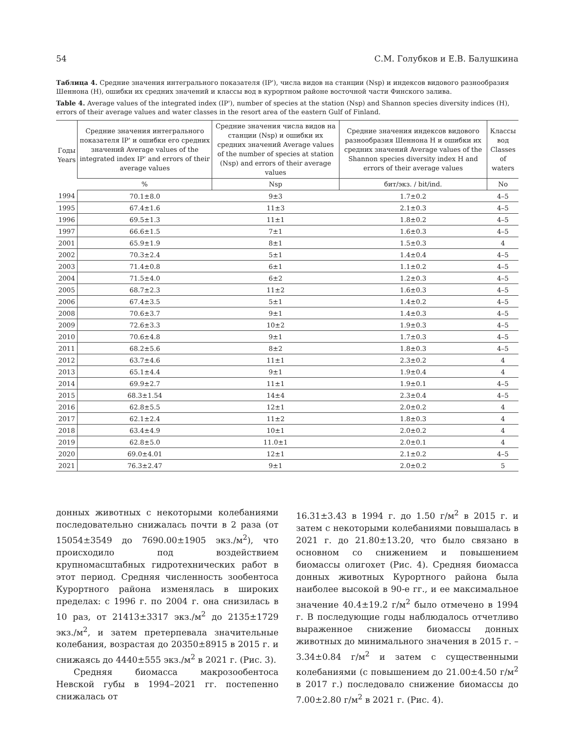54 С.М. Голубков и Е.В. Балушкина
Таблица 4. Средние значения интегрального показателя (IP'), числа видов на станции (Nsp) и индексов видового разнообразия Шеннона (H), ошибки их средних значений и классы вод в курортном районе восточной части Финского залива.
Table 4. Average values of the integrated index (IP'), number of species at the station (Nsp) and Shannon species diversity indices (H), errors of their average values and water classes in the resort area of the eastern Gulf of Finland.
| Годы Years | Средние значения интегрального показателя IP' и ошибки его средних значений Average values of the integrated index IP' and errors of their average values | Средние значения числа видов на станции (Nsp) и ошибки их средних значений Average values of the number of species at station (Nsp) and errors of their average values | Средние значения индексов видового разнообразия Шеннона H и ошибки их средних значений Average values of the Shannon species diversity index H and errors of their average values | Классы вод Classes of waters |
| --- | --- | --- | --- | --- |
| | % | Nsp | бит/экз. / bit/ind. | No |
| 1994 | 70.1±8.0 | 9±3 | 1.7±0.2 | 4–5 |
| 1995 | 67.4±1.6 | 11±3 | 2.1±0.3 | 4–5 |
| 1996 | 69.5±1.3 | 11±1 | 1.8±0.2 | 4–5 |
| 1997 | 66.6±1.5 | 7±1 | 1.6±0.3 | 4–5 |
| 2001 | 65.9±1.9 | 8±1 | 1.5±0.3 | 4 |
| 2002 | 70.3±2.4 | 5±1 | 1.4±0.4 | 4–5 |
| 2003 | 71.4±0.8 | 6±1 | 1.1±0.2 | 4–5 |
| 2004 | 71.5±4.0 | 6±2 | 1.2±0.3 | 4–5 |
| 2005 | 68.7±2.3 | 11±2 | 1.6±0.3 | 4–5 |
| 2006 | 67.4±3.5 | 5±1 | 1.4±0.2 | 4–5 |
| 2008 | 70.6±3.7 | 9±1 | 1.4±0.3 | 4–5 |
| 2009 | 72.6±3.3 | 10±2 | 1.9±0.3 | 4–5 |
| 2010 | 70.6±4.8 | 9±1 | 1.7±0.3 | 4–5 |
| 2011 | 68.2±5.6 | 8±2 | 1.8±0.3 | 4–5 |
| 2012 | 63.7±4.6 | 11±1 | 2.3±0.2 | 4 |
| 2013 | 65.1±4.4 | 9±1 | 1.9±0.4 | 4 |
| 2014 | 69.9±2.7 | 11±1 | 1.9±0.1 | 4–5 |
| 2015 | 68.3±1.54 | 14±4 | 2.3±0.4 | 4–5 |
| 2016 | 62.8±5.5 | 12±1 | 2.0±0.2 | 4 |
| 2017 | 62.1±2.4 | 11±2 | 1.8±0.3 | 4 |
| 2018 | 63.4±4.9 | 10±1 | 2.0±0.2 | 4 |
| 2019 | 62.8±5.0 | 11.0±1 | 2.0±0.1 | 4 |
| 2020 | 69.0±4.01 | 12±1 | 2.1±0.2 | 4–5 |
| 2021 | 76.3±2.47 | 9±1 | 2.0±0.2 | 5 |
донных животных с некоторыми колебаниями последовательно снижалась почти в 2 раза (от 15054±3549 до 7690.00±1905 экз./м<sup>2</sup>), что происходило под воздействием крупномасштабных гидротехнических работ в этот период. Средняя численность зообентоса Курортного района изменялась в широких пределах: с 1996 г. по 2004 г. она снизилась в 10 раз, от 21413±3317 экз./м<sup>2</sup> до 2135±1729 экз./м<sup>2</sup>, и затем претерпевала значительные колебания, возрастая до 20350±8915 в 2015 г. и снижаясь до 4440±555 экз./м<sup>2</sup> в 2021 г. (Рис. 3).
Средняя биомасса макрозообентоса Невской губы в 1994–2021 гг. постепенно снижалась от
16.31±3.43 в 1994 г. до 1.50 г/м<sup>2</sup> в 2015 г. и затем с некоторыми колебаниями повышалась в 2021 г. до 21.80±13.20, что было связано в основном со снижением и повышением биомассы олигохет (Рис. 4). Средняя биомасса донных животных Курортного района была наиболее высокой в 90-е гг., и ее максимальное значение 40.4±19.2 г/м<sup>2</sup> было отмечено в 1994 г. В последующие годы наблюдалось отчетливо выраженное снижение биомассы донных животных до минимального значения в 2015 г. – 3.34±0.84 г/м<sup>2</sup> и затем с существенными колебаниями (с повышением до 21.00±4.50 г/м<sup>2</sup> в 2017 г.) последовало снижение биомассы до 7.00±2.80 г/м<sup>2</sup> в 2021 г. (Рис. 4).